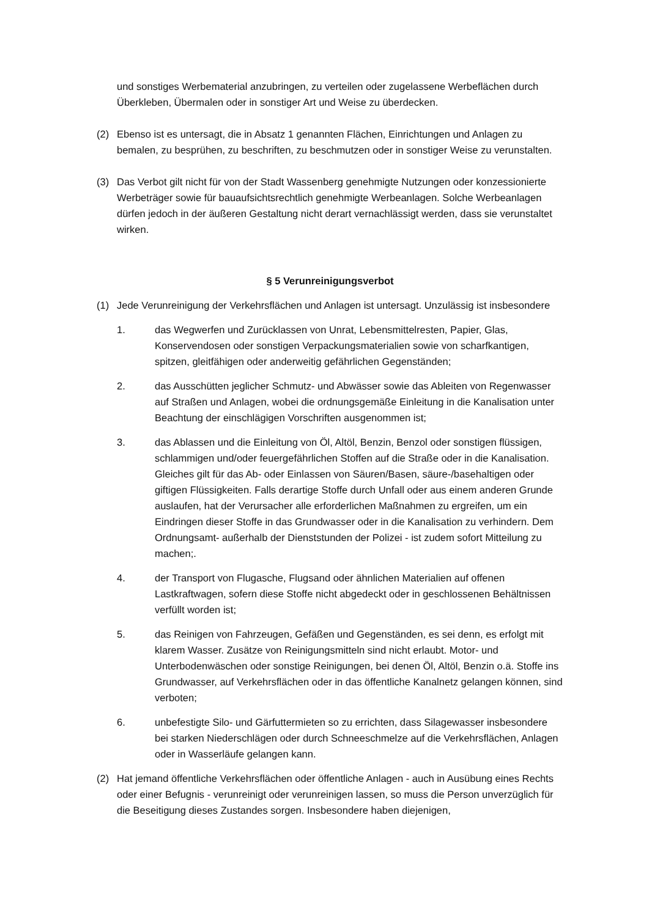und sonstiges Werbematerial anzubringen, zu verteilen oder zugelassene Werbeflächen durch Überkleben, Übermalen oder in sonstiger Art und Weise zu überdecken.
(2) Ebenso ist es untersagt, die in Absatz 1 genannten Flächen, Einrichtungen und Anlagen zu bemalen, zu besprühen, zu beschriften, zu beschmutzen oder in sonstiger Weise zu verunstalten.
(3) Das Verbot gilt nicht für von der Stadt Wassenberg genehmigte Nutzungen oder konzessionierte Werbeträger sowie für bauaufsichtsrechtlich genehmigte Werbeanlagen. Solche Werbeanlagen dürfen jedoch in der äußeren Gestaltung nicht derart vernachlässigt werden, dass sie verunstaltet wirken.
§ 5 Verunreinigungsverbot
(1) Jede Verunreinigung der Verkehrsflächen und Anlagen ist untersagt. Unzulässig ist insbesondere
1. das Wegwerfen und Zurücklassen von Unrat, Lebensmittelresten, Papier, Glas, Konservendosen oder sonstigen Verpackungsmaterialien sowie von scharfkantigen, spitzen, gleitfähigen oder anderweitig gefährlichen Gegenständen;
2. das Ausschütten jeglicher Schmutz- und Abwässer sowie das Ableiten von Regenwasser auf Straßen und Anlagen, wobei die ordnungsgemäße Einleitung in die Kanalisation unter Beachtung der einschlägigen Vorschriften ausgenommen ist;
3. das Ablassen und die Einleitung von Öl, Altöl, Benzin, Benzol oder sonstigen flüssigen, schlammigen und/oder feuergefährlichen Stoffen auf die Straße oder in die Kanalisation. Gleiches gilt für das Ab- oder Einlassen von Säuren/Basen, säure-/basehaltigen oder giftigen Flüssigkeiten. Falls derartige Stoffe durch Unfall oder aus einem anderen Grunde auslaufen, hat der Verursacher alle erforderlichen Maßnahmen zu ergreifen, um ein Eindringen dieser Stoffe in das Grundwasser oder in die Kanalisation zu verhindern. Dem Ordnungsamt- außerhalb der Dienststunden der Polizei - ist zudem sofort Mitteilung zu machen;.
4. der Transport von Flugasche, Flugsand oder ähnlichen Materialien auf offenen Lastkraftwagen, sofern diese Stoffe nicht abgedeckt oder in geschlossenen Behältnissen verfüllt worden ist;
5. das Reinigen von Fahrzeugen, Gefäßen und Gegenständen, es sei denn, es erfolgt mit klarem Wasser. Zusätze von Reinigungsmitteln sind nicht erlaubt. Motor- und Unterbodenwäschen oder sonstige Reinigungen, bei denen Öl, Altöl, Benzin o.ä. Stoffe ins Grundwasser, auf Verkehrsflächen oder in das öffentliche Kanalnetz gelangen können, sind verboten;
6. unbefestigte Silo- und Gärfuttermieten so zu errichten, dass Silagewasser insbesondere bei starken Niederschlägen oder durch Schneeschmelze auf die Verkehrsflächen, Anlagen oder in Wasserläufe gelangen kann.
(2) Hat jemand öffentliche Verkehrsflächen oder öffentliche Anlagen - auch in Ausübung eines Rechts oder einer Befugnis - verunreinigt oder verunreinigen lassen, so muss die Person unverzüglich für die Beseitigung dieses Zustandes sorgen. Insbesondere haben diejenigen,